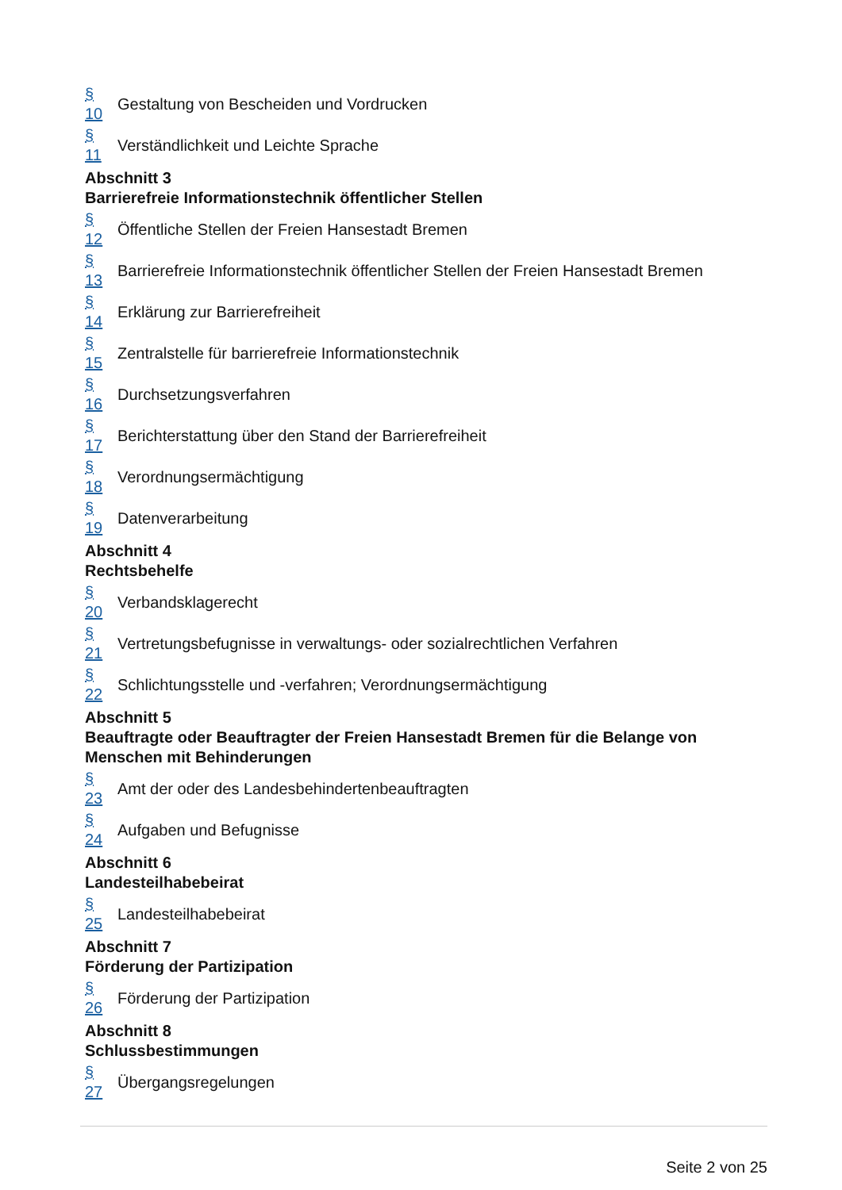§
10
Gestaltung von Bescheiden und Vordrucken
§
11
Verständlichkeit und Leichte Sprache
Abschnitt 3
Barrierefreie Informationstechnik öffentlicher Stellen
§
12
Öffentliche Stellen der Freien Hansestadt Bremen
§
13
Barrierefreie Informationstechnik öffentlicher Stellen der Freien Hansestadt Bremen
§
14
Erklärung zur Barrierefreiheit
§
15
Zentralstelle für barrierefreie Informationstechnik
§
16
Durchsetzungsverfahren
§
17
Berichterstattung über den Stand der Barrierefreiheit
§
18
Verordnungsermächtigung
§
19
Datenverarbeitung
Abschnitt 4
Rechtsbehelfe
§
20
Verbandsklagerecht
§
21
Vertretungsbefugnisse in verwaltungs- oder sozialrechtlichen Verfahren
§
22
Schlichtungsstelle und -verfahren; Verordnungsermächtigung
Abschnitt 5
Beauftragte oder Beauftragter der Freien Hansestadt Bremen für die Belange von Menschen mit Behinderungen
§
23
Amt der oder des Landesbehindertenbeauftragten
§
24
Aufgaben und Befugnisse
Abschnitt 6
Landesteilhabebeirat
§
25
Landesteilhabebeirat
Abschnitt 7
Förderung der Partizipation
§
26
Förderung der Partizipation
Abschnitt 8
Schlussbestimmungen
§
27
Übergangsregelungen
Seite 2 von 25